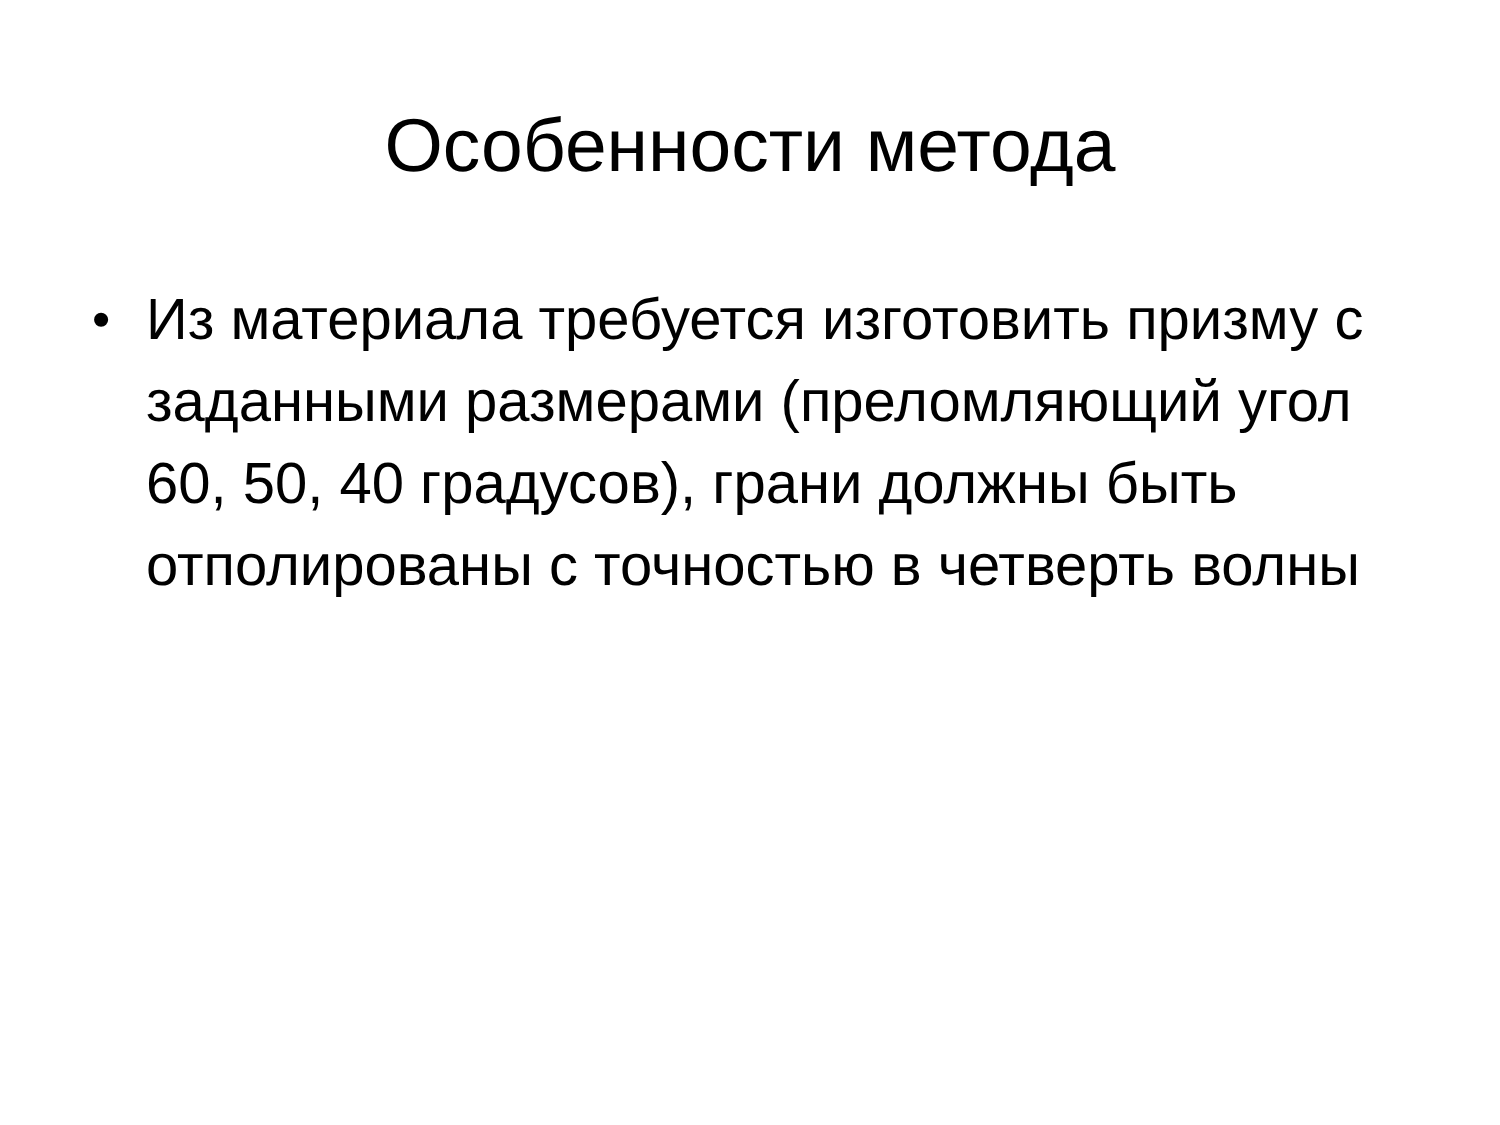Особенности метода
• Из материала требуется изготовить призму с заданными размерами (преломляющий угол 60, 50, 40 градусов), грани должны быть отполированы с точностью в четверть волны